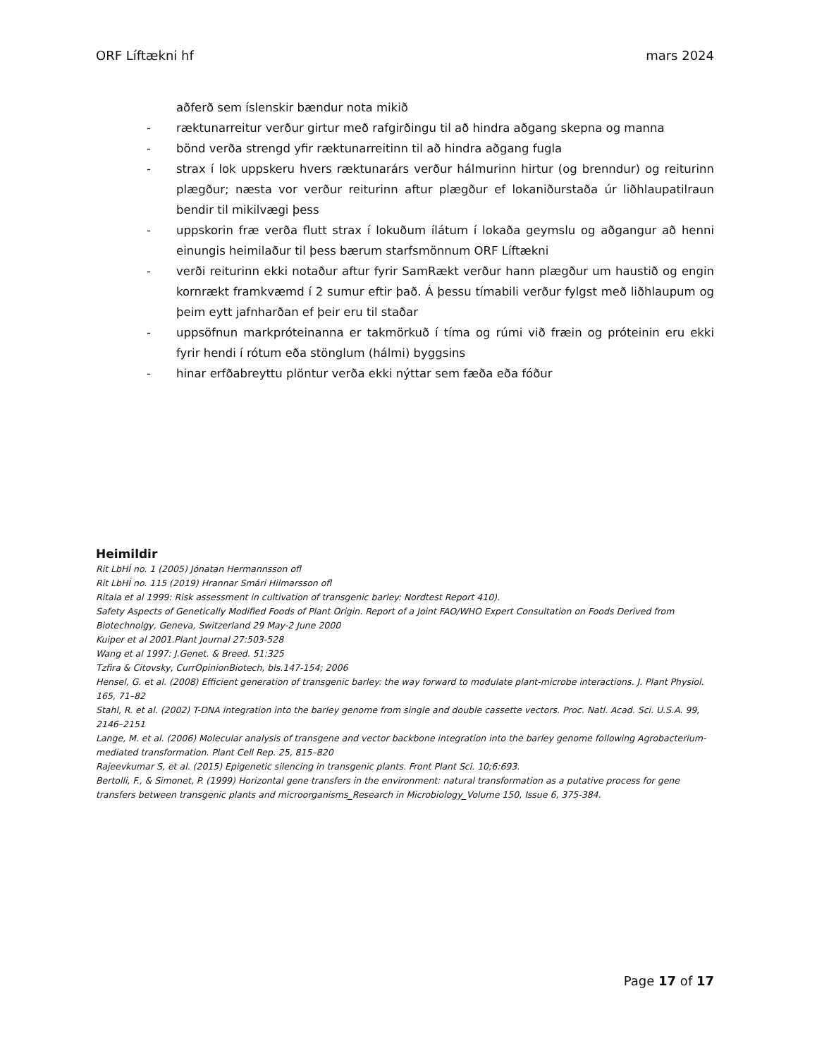ORF Líftækni hf mars 2024
- aðferð sem íslenskir bændur nota mikið
- ræktunarreitur verður girtur með rafgirðingu til að hindra aðgang skepna og manna
- bönd verða strengd yfir ræktunarreitinn til að hindra aðgang fugla
- strax í lok uppskeru hvers ræktunarárs verður hálmurinn hirtur (og brenndur) og reiturinn plægður; næsta vor verður reiturinn aftur plægður ef lokaniðurstaða úr liðhlaupatilraun bendir til mikilvægi þess
- uppskorin fræ verða flutt strax í lokuðum ílátum í lokaða geymslu og aðgangur að henni einungis heimilaður til þess bærum starfsmönnum ORF Líftækni
- verði reiturinn ekki notaður aftur fyrir SamRækt verður hann plægður um haustið og engin kornrækt framkvæmd í 2 sumur eftir það. Á þessu tímabili verður fylgst með liðhlaupum og þeim eytt jafnharðan ef þeir eru til staðar
- uppsöfnun markpróteinanna er takmörkuð í tíma og rúmi við fræin og próteinin eru ekki fyrir hendi í rótum eða stönglum (hálmi) byggsins
- hinar erfðabreyttu plöntur verða ekki nýttar sem fæða eða fóður
Heimildir
Rit LbHÍ no. 1 (2005) Jónatan Hermannsson ofl
Rit LbHÍ no. 115 (2019) Hrannar Smári Hilmarsson ofl
Ritala et al 1999: Risk assessment in cultivation of transgenic barley: Nordtest Report 410).
Safety Aspects of Genetically Modified Foods of Plant Origin. Report of a Joint FAO/WHO Expert Consultation on Foods Derived from Biotechnolgy, Geneva, Switzerland 29 May-2 June 2000
Kuiper et al 2001.Plant Journal 27:503-528
Wang et al 1997: J.Genet. & Breed. 51:325
Tzfira & Citovsky, CurrOpinionBiotech, bls.147-154; 2006
Hensel, G. et al. (2008) Efficient generation of transgenic barley: the way forward to modulate plant-microbe interactions. J. Plant Physiol.
165, 71–82
Stahl, R. et al. (2002) T-DNA integration into the barley genome from single and double cassette vectors. Proc. Natl. Acad. Sci. U.S.A. 99, 2146–2151
Lange, M. et al. (2006) Molecular analysis of transgene and vector backbone integration into the barley genome following Agrobacterium-mediated transformation. Plant Cell Rep. 25, 815–820
Rajeevkumar S, et al. (2015) Epigenetic silencing in transgenic plants. Front Plant Sci. 10;6:693.
Bertolli, F., & Simonet, P. (1999) Horizontal gene transfers in the environment: natural transformation as a putative process for gene transfers between transgenic plants and microorganisms_Research in Microbiology_Volume 150, Issue 6, 375-384.
Page 17 of 17